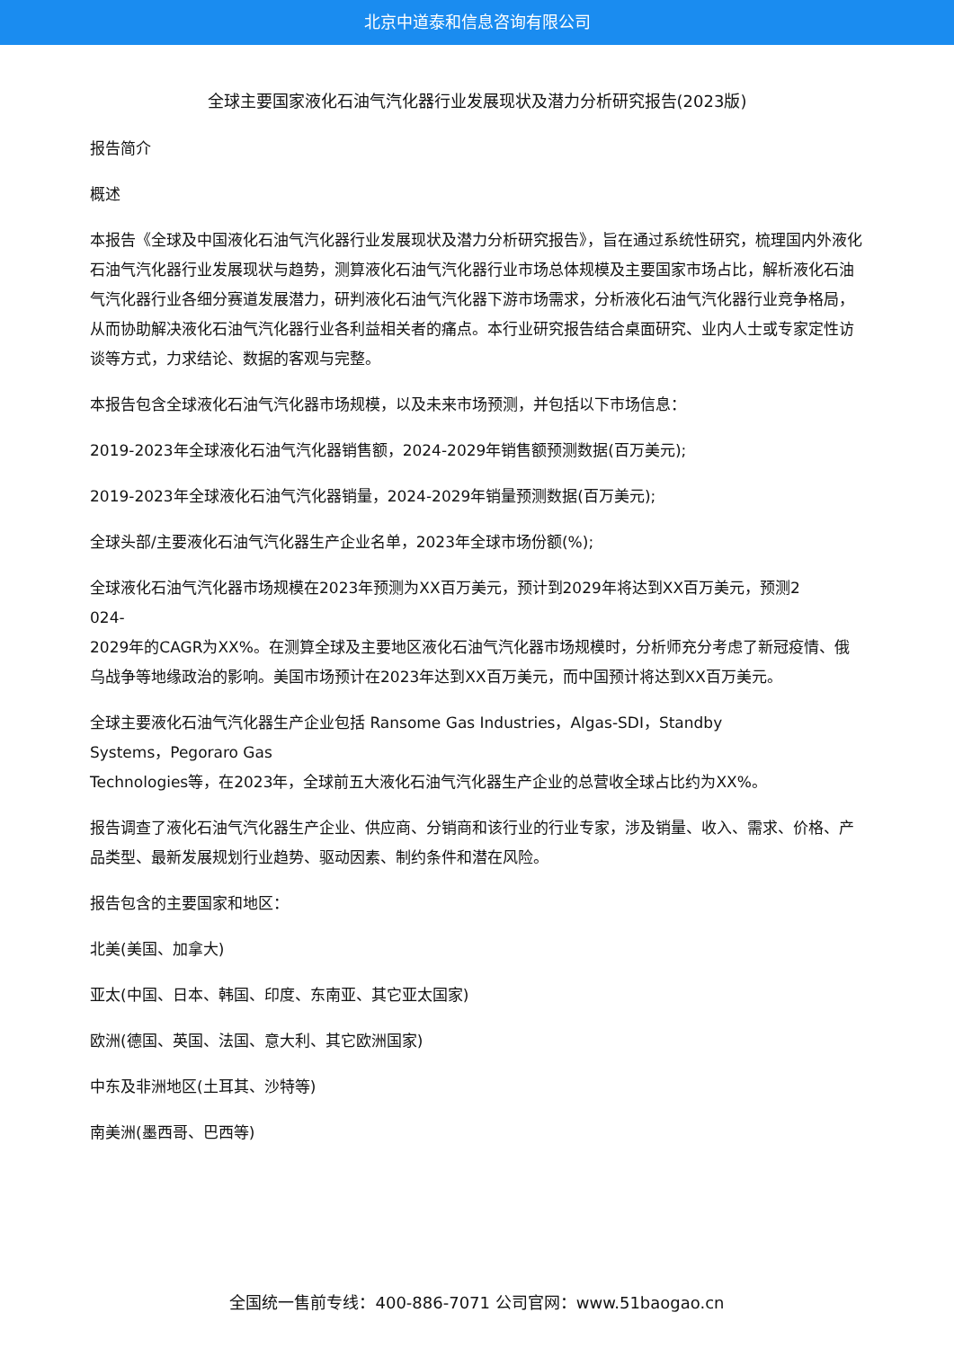北京中道泰和信息咨询有限公司
全球主要国家液化石油气汽化器行业发展现状及潜力分析研究报告(2023版)
报告简介
概述
本报告《全球及中国液化石油气汽化器行业发展现状及潜力分析研究报告》，旨在通过系统性研究，梳理国内外液化石油气汽化器行业发展现状与趋势，测算液化石油气汽化器行业市场总体规模及主要国家市场占比，解析液化石油气汽化器行业各细分赛道发展潜力，研判液化石油气汽化器下游市场需求，分析液化石油气汽化器行业竞争格局，从而协助解决液化石油气汽化器行业各利益相关者的痛点。本行业研究报告结合桌面研究、业内人士或专家定性访谈等方式，力求结论、数据的客观与完整。
本报告包含全球液化石油气汽化器市场规模，以及未来市场预测，并包括以下市场信息：
2019-2023年全球液化石油气汽化器销售额，2024-2029年销售额预测数据(百万美元);
2019-2023年全球液化石油气汽化器销量，2024-2029年销量预测数据(百万美元);
全球头部/主要液化石油气汽化器生产企业名单，2023年全球市场份额(%);
全球液化石油气汽化器市场规模在2023年预测为XX百万美元，预计到2029年将达到XX百万美元，预测2
024-
2029年的CAGR为XX%。在测算全球及主要地区液化石油气汽化器市场规模时，分析师充分考虑了新冠疫情、俄乌战争等地缘政治的影响。美国市场预计在2023年达到XX百万美元，而中国预计将达到XX百万美元。
全球主要液化石油气汽化器生产企业包括 Ransome Gas Industries，Algas-SDI，Standby
Systems，Pegoraro Gas
Technologies等，在2023年，全球前五大液化石油气汽化器生产企业的总营收全球占比约为XX%。
报告调查了液化石油气汽化器生产企业、供应商、分销商和该行业的行业专家，涉及销量、收入、需求、价格、产品类型、最新发展规划行业趋势、驱动因素、制约条件和潜在风险。
报告包含的主要国家和地区：
北美(美国、加拿大)
亚太(中国、日本、韩国、印度、东南亚、其它亚太国家)
欧洲(德国、英国、法国、意大利、其它欧洲国家)
中东及非洲地区(土耳其、沙特等)
南美洲(墨西哥、巴西等)
全国统一售前专线：400-886-7071 公司官网：www.51baogao.cn